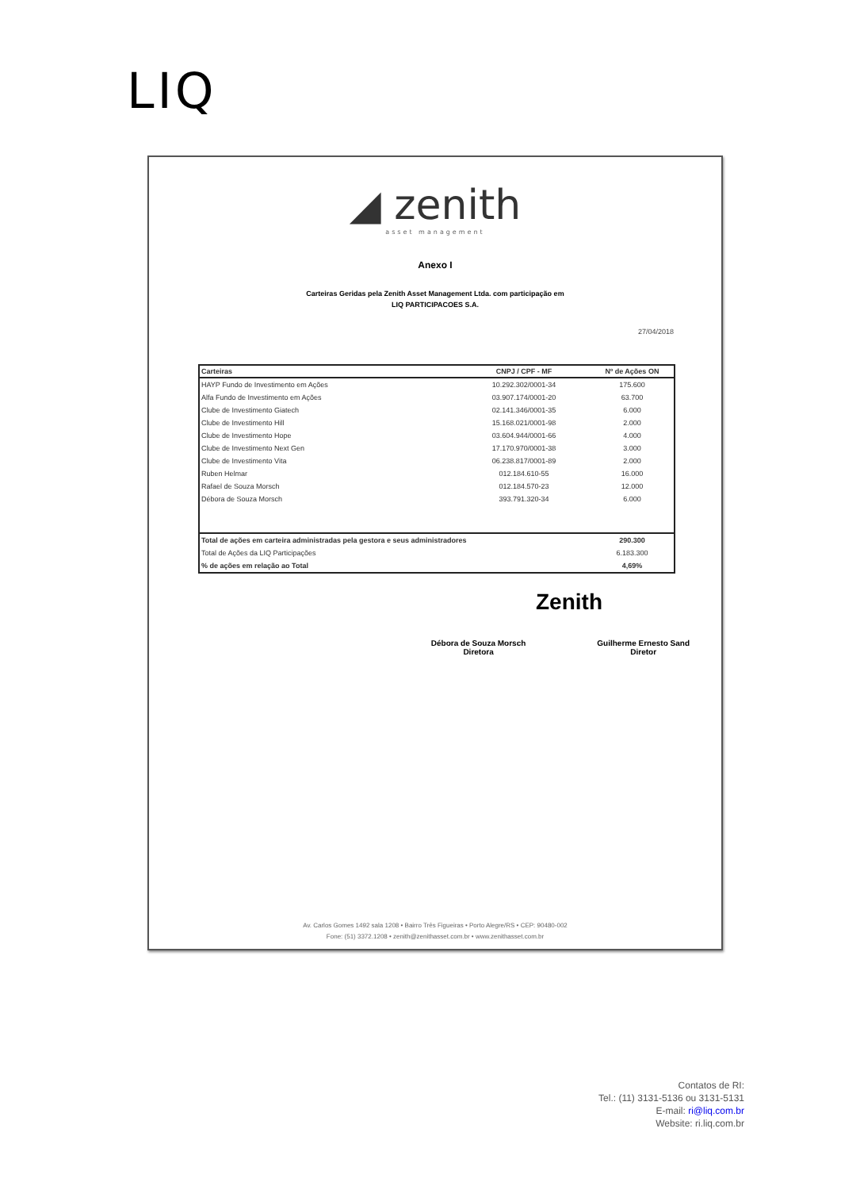LIQ
◢ zenith
asset management
Anexo I
Carteiras Geridas pela Zenith Asset Management Ltda. com participação em
LIQ PARTICIPACOES S.A.
27/04/2018
| Carteiras | CNPJ / CPF - MF | Nº de Ações ON |
| --- | --- | --- |
| HAYP Fundo de Investimento em Ações | 10.292.302/0001-34 | 175.600 |
| Alfa Fundo de Investimento em Ações | 03.907.174/0001-20 | 63.700 |
| Clube de Investimento Giatech | 02.141.346/0001-35 | 6.000 |
| Clube de Investimento Hill | 15.168.021/0001-98 | 2.000 |
| Clube de Investimento Hope | 03.604.944/0001-66 | 4.000 |
| Clube de Investimento Next Gen | 17.170.970/0001-38 | 3.000 |
| Clube de Investimento Vita | 06.238.817/0001-89 | 2.000 |
| Ruben Helmar | 012.184.610-55 | 16.000 |
| Rafael de Souza Morsch | 012.184.570-23 | 12.000 |
| Débora de Souza Morsch | 393.791.320-34 | 6.000 |
| Total de ações em carteira administradas pela gestora e seus administradores | | 290.300 |
| Total de Ações da LIQ Participações | | 6.183.300 |
| % de ações em relação ao Total | | 4,69% |
Zenith
Débora de Souza Morsch
Diretora
Guilherme Ernesto Sand
Diretor
Av. Carlos Gomes 1492 sala 1208 • Bairro Três Figueiras • Porto Alegre/RS • CEP: 90480-002
Fone: (51) 3372.1208 • zenith@zenithasset.com.br • www.zenithasset.com.br
Contatos de RI:
Tel.: (11) 3131-5136 ou 3131-5131
E-mail: ri@liq.com.br
Website: ri.liq.com.br